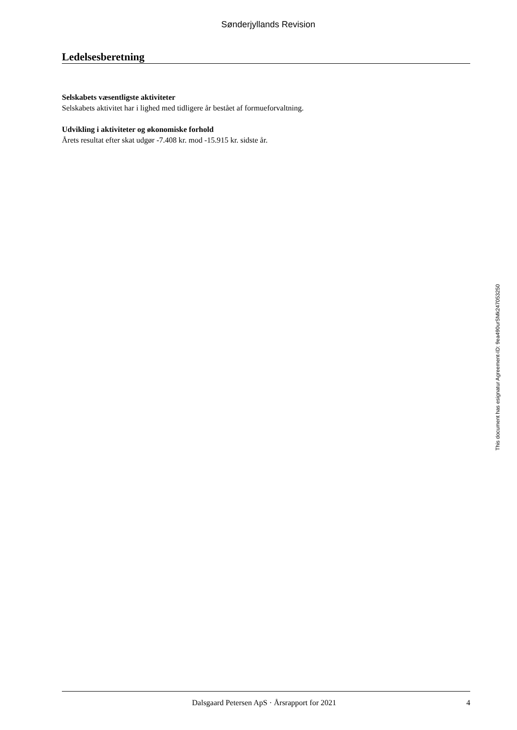Sønderjyllands Revision
Ledelsesberetning
Selskabets væsentligste aktiviteter
Selskabets aktivitet har i lighed med tidligere år bestået af formueforvaltning.
Udvikling i aktiviteter og økonomiske forhold
Årets resultat efter skat udgør -7.408 kr. mod -15.915 kr. sidste år.
This document has esignatur Agreement-ID: 9ea490urSMk247053250
Dalsgaard Petersen ApS · Årsrapport for 2021 4